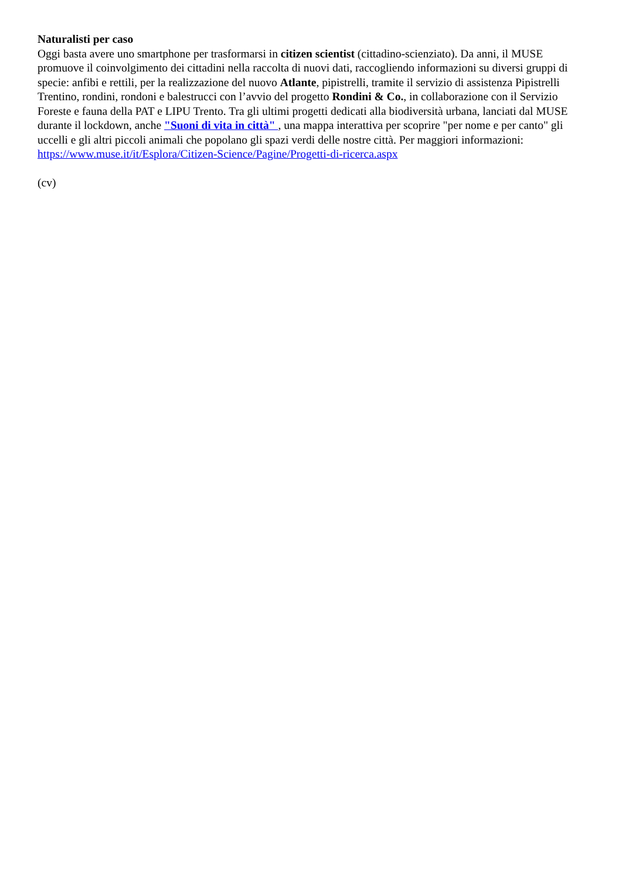Naturalisti per caso
Oggi basta avere uno smartphone per trasformarsi in citizen scientist (cittadino-scienziato). Da anni, il MUSE promuove il coinvolgimento dei cittadini nella raccolta di nuovi dati, raccogliendo informazioni su diversi gruppi di specie: anfibi e rettili, per la realizzazione del nuovo Atlante, pipistrelli, tramite il servizio di assistenza Pipistrelli Trentino, rondini, rondoni e balestrucci con l’avvio del progetto Rondini & Co., in collaborazione con il Servizio Foreste e fauna della PAT e LIPU Trento. Tra gli ultimi progetti dedicati alla biodiversità urbana, lanciati dal MUSE durante il lockdown, anche "Suoni di vita in città" , una mappa interattiva per scoprire "per nome e per canto" gli uccelli e gli altri piccoli animali che popolano gli spazi verdi delle nostre città. Per maggiori informazioni:
https://www.muse.it/it/Esplora/Citizen-Science/Pagine/Progetti-di-ricerca.aspx
(cv)